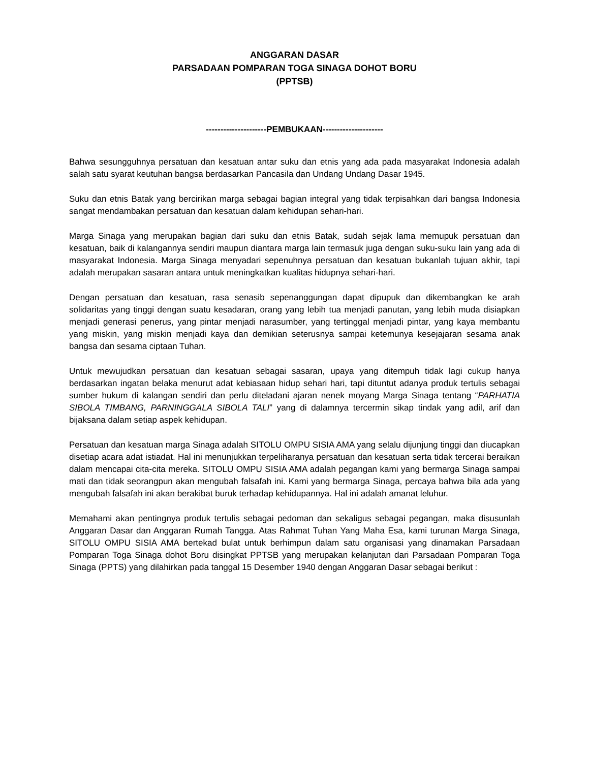ANGGARAN DASAR
PARSADAAN POMPARAN TOGA SINAGA DOHOT BORU
(PPTSB)
---------------------PEMBUKAAN---------------------
Bahwa sesungguhnya persatuan dan kesatuan antar suku dan etnis yang ada pada masyarakat Indonesia adalah salah satu syarat keutuhan bangsa berdasarkan Pancasila dan Undang Undang Dasar 1945.
Suku dan etnis Batak yang bercirikan marga sebagai bagian integral yang tidak terpisahkan dari bangsa Indonesia sangat mendambakan persatuan dan kesatuan dalam kehidupan sehari-hari.
Marga Sinaga yang merupakan bagian dari suku dan etnis Batak, sudah sejak lama memupuk persatuan dan kesatuan, baik di kalangannya sendiri maupun diantara marga lain termasuk juga dengan suku-suku lain yang ada di masyarakat Indonesia. Marga Sinaga menyadari sepenuhnya persatuan dan kesatuan bukanlah tujuan akhir, tapi adalah merupakan sasaran antara untuk meningkatkan kualitas hidupnya sehari-hari.
Dengan persatuan dan kesatuan, rasa senasib sepenanggungan dapat dipupuk dan dikembangkan ke arah solidaritas yang tinggi dengan suatu kesadaran, orang yang lebih tua menjadi panutan, yang lebih muda disiapkan menjadi generasi penerus, yang pintar menjadi narasumber, yang tertinggal menjadi pintar, yang kaya membantu yang miskin, yang miskin menjadi kaya dan demikian seterusnya sampai ketemunya kesejajaran sesama anak bangsa dan sesama ciptaan Tuhan.
Untuk mewujudkan persatuan dan kesatuan sebagai sasaran, upaya yang ditempuh tidak lagi cukup hanya berdasarkan ingatan belaka menurut adat kebiasaan hidup sehari hari, tapi dituntut adanya produk tertulis sebagai sumber hukum di kalangan sendiri dan perlu diteladani ajaran nenek moyang Marga Sinaga tentang “PARHATIA SIBOLA TIMBANG, PARNINGGALA SIBOLA TALI” yang di dalamnya tercermin sikap tindak yang adil, arif dan bijaksana dalam setiap aspek kehidupan.
Persatuan dan kesatuan marga Sinaga adalah SITOLU OMPU SISIA AMA yang selalu dijunjung tinggi dan diucapkan disetiap acara adat istiadat. Hal ini menunjukkan terpeliharanya persatuan dan kesatuan serta tidak tercerai beraikan dalam mencapai cita-cita mereka. SITOLU OMPU SISIA AMA adalah pegangan kami yang bermarga Sinaga sampai mati dan tidak seorangpun akan mengubah falsafah ini. Kami yang bermarga Sinaga, percaya bahwa bila ada yang mengubah falsafah ini akan berakibat buruk terhadap kehidupannya. Hal ini adalah amanat leluhur.
Memahami akan pentingnya produk tertulis sebagai pedoman dan sekaligus sebagai pegangan, maka disusunlah Anggaran Dasar dan Anggaran Rumah Tangga. Atas Rahmat Tuhan Yang Maha Esa, kami turunan Marga Sinaga, SITOLU OMPU SISIA AMA bertekad bulat untuk berhimpun dalam satu organisasi yang dinamakan Parsadaan Pomparan Toga Sinaga dohot Boru disingkat PPTSB yang merupakan kelanjutan dari Parsadaan Pomparan Toga Sinaga (PPTS) yang dilahirkan pada tanggal 15 Desember 1940 dengan Anggaran Dasar sebagai berikut :